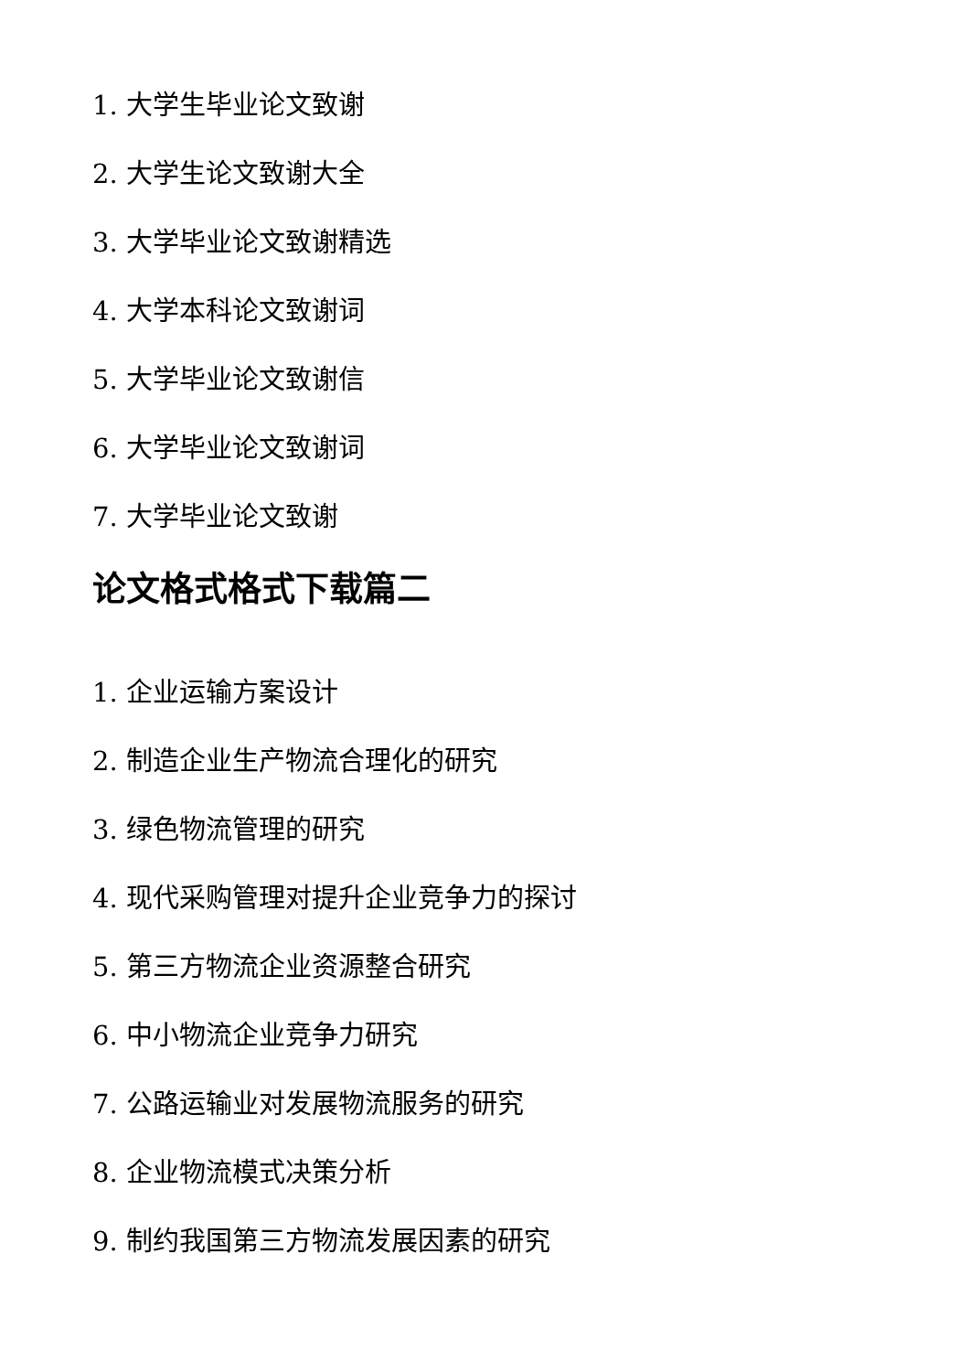1. 大学生毕业论文致谢
2. 大学生论文致谢大全
3. 大学毕业论文致谢精选
4. 大学本科论文致谢词
5. 大学毕业论文致谢信
6. 大学毕业论文致谢词
7. 大学毕业论文致谢
论文格式格式下载篇二
1. 企业运输方案设计
2. 制造企业生产物流合理化的研究
3. 绿色物流管理的研究
4. 现代采购管理对提升企业竞争力的探讨
5. 第三方物流企业资源整合研究
6. 中小物流企业竞争力研究
7. 公路运输业对发展物流服务的研究
8. 企业物流模式决策分析
9. 制约我国第三方物流发展因素的研究